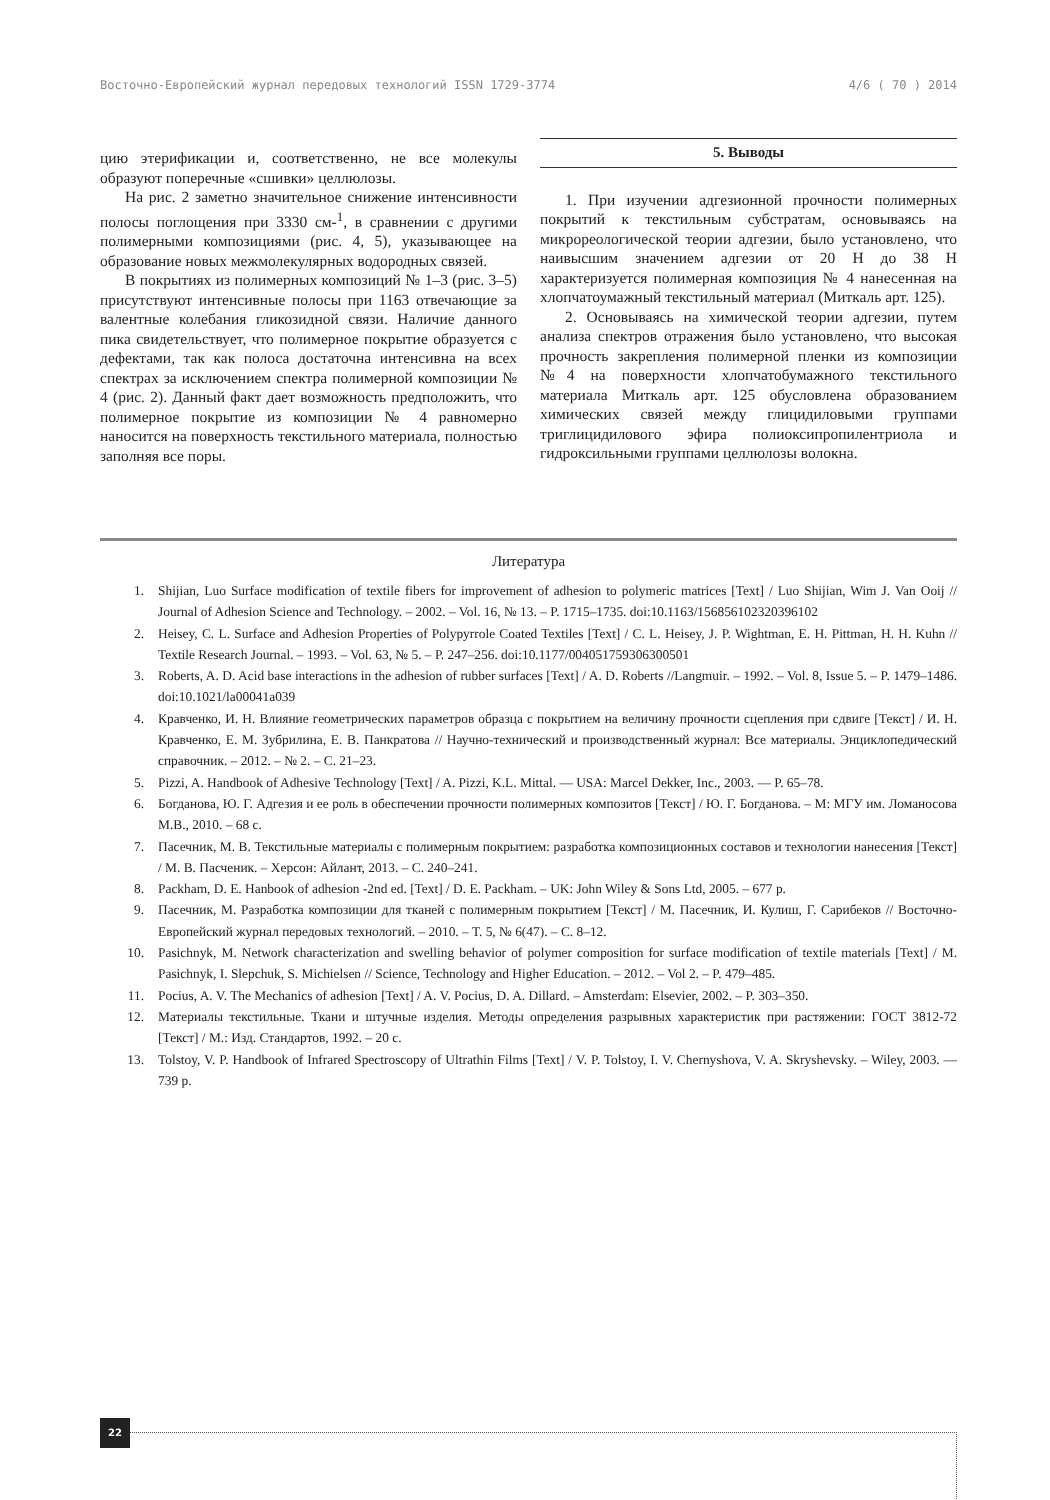Восточно-Европейский журнал передовых технологий ISSN 1729-3774 4/6 ( 70 ) 2014
цию этерификации и, соответственно, не все молекулы образуют поперечные «сшивки» целлюлозы.
На рис. 2 заметно значительное снижение интенсивности полосы поглощения при 3330 см-<sup>1</sup>, в сравнении с другими полимерными композициями (рис. 4, 5), указывающее на образование новых межмолекулярных водородных связей.
В покрытиях из полимерных композиций № 1–3 (рис. 3–5) присутствуют интенсивные полосы при 1163 отвечающие за валентные колебания гликозидной связи. Наличие данного пика свидетельствует, что полимерное покрытие образуется с дефектами, так как полоса достаточна интенсивна на всех спектрах за исключением спектра полимерной композиции № 4 (рис. 2). Данный факт дает возможность предположить, что полимерное покрытие из композиции № 4 равномерно наносится на поверхность текстильного материала, полностью заполняя все поры.
5. Выводы
1. При изучении адгезионной прочности полимерных покрытий к текстильным субстратам, основываясь на микрореологической теории адгезии, было установлено, что наивысшим значением адгезии от 20 Н до 38 Н характеризуется полимерная композиция № 4 нанесенная на хлопчатоумажный текстильный материал (Миткаль арт. 125).
2. Основываясь на химической теории адгезии, путем анализа спектров отражения было установлено, что высокая прочность закрепления полимерной пленки из композиции №4 на поверхности хлопчатобумажного текстильного материала Миткаль арт. 125 обусловлена образованием химических связей между глицидиловыми группами триглицидилового эфира полиоксипропилентриола и гидроксильными группами целлюлозы волокна.
Литература
1. Shijian, Luo Surface modification of textile fibers for improvement of adhesion to polymeric matrices [Text] / Luo Shijian, Wim J. Van Ooij // Journal of Adhesion Science and Technology. – 2002. – Vol. 16, № 13. – P. 1715–1735. doi:10.1163/156856102320396102
2. Heisey, C. L. Surface and Adhesion Properties of Polypyrrole Coated Textiles [Text] / C. L. Heisey, J. P. Wightman, E. H. Pittman, H. H. Kuhn // Textile Research Journal. – 1993. – Vol. 63, № 5. – P. 247–256. doi:10.1177/004051759306300501
3. Roberts, A. D. Acid base interactions in the adhesion of rubber surfaces [Text] / A. D. Roberts //Langmuir. – 1992. – Vol. 8, Issue 5. – P. 1479–1486. doi:10.1021/la00041a039
4. Кравченко, И. Н. Влияние геометрических параметров образца с покрытием на величину прочности сцепления при сдвиге [Текст] / И. Н. Кравченко, Е. М. Зубрилина, Е. В. Панкратова // Научно-технический и производственный журнал: Все материалы. Энциклопедический справочник. – 2012. – № 2. – С. 21–23.
5. Pizzi, A. Handbook of Adhesive Technology [Text] / A. Pizzi, K.L. Mittal. — USA: Marcel Dekker, Inc., 2003. — P. 65–78.
6. Богданова, Ю. Г. Адгезия и ее роль в обеспечении прочности полимерных композитов [Текст] / Ю. Г. Богданова. – М: МГУ им. Ломаносова М.В., 2010. – 68 с.
7. Пасечник, М. В. Текстильные материалы с полимерным покрытием: разработка композиционных составов и технологии нанесения [Текст] / М. В. Пасченик. – Херсон: Айлант, 2013. – С. 240–241.
8. Packham, D. E. Hanbook of adhesion -2nd ed. [Text] / D. E. Packham. – UK: John Wiley & Sons Ltd, 2005. – 677 p.
9. Пасечник, М. Разработка композиции для тканей с полимерным покрытием [Текст] / М. Пасечник, И. Кулиш, Г. Сарибеков // Восточно-Европейский журнал передовых технологий. – 2010. – Т. 5, № 6(47). – С. 8–12.
10. Pasichnyk, M. Network characterization and swelling behavior of polymer composition for surface modification of textile materials [Text] / M. Pasichnyk, I. Slepchuk, S. Michielsen // Science, Technology and Higher Education. – 2012. – Vol 2. – P. 479–485.
11. Pocius, A. V. The Mechanics of adhesion [Text] / A. V. Pocius, D. A. Dillard. – Amsterdam: Elsevier, 2002. – P. 303–350.
12. Материалы текстильные. Ткани и штучные изделия. Методы определения разрывных характеристик при растяжении: ГОСТ 3812-72 [Текст] / М.: Изд. Стандартов, 1992. – 20 с.
13. Tolstoy, V. P. Handbook of Infrared Spectroscopy of Ultrathin Films [Text] / V. P. Tolstoy, I. V. Chernyshova, V. A. Skryshevsky. – Wiley, 2003. — 739 p.
22